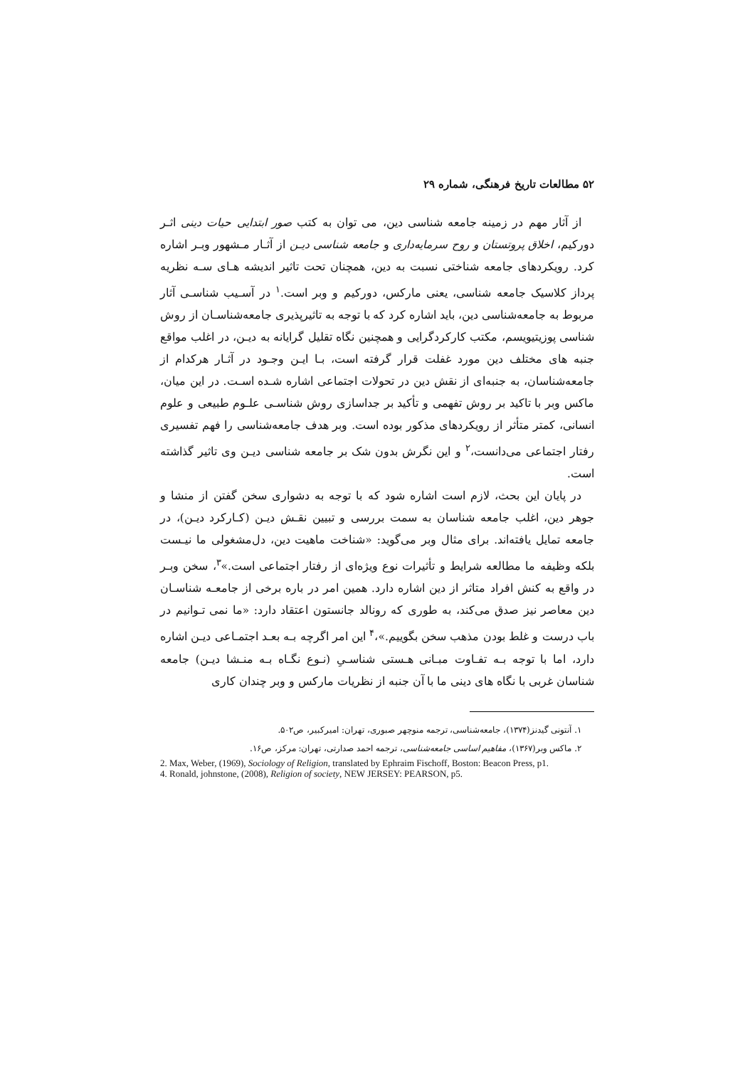۵۲ مطالعات تاریخ فرهنگی، شماره ۲۹
از آثار مهم در زمینه جامعه شناسی دین، می توان به کتب صور ابتدایی حیات دینی اثـر دورکیم، اخلاق پروتستان و روح سرمایه‌داری و جامعه شناسی دیـن از آثـار مـشهور وبـر اشاره کرد. رویکردهای جامعه شناختی نسبت به دین، همچنان تحت تاثیر اندیشه هـای سـه نظریه پرداز کلاسیک جامعه شناسی، یعنی مارکس، دورکیم و وبر است.<sup>۱</sup> در آسـیب شناسـی آثار مربوط به جامعه‌شناسی دین، باید اشاره کرد که با توجه به تاثیرپذیری جامعه‌شناسـان از روش شناسی پوزیتیویسم، مکتب کارکردگرایی و همچنین نگاه تقلیل گرایانه به دیـن، در اغلب مواقع جنبه های مختلف دین مورد غفلت قرار گرفته است، بـا ایـن وجـود در آثـار هرکدام از جامعه‌شناسان، به جنبه‌ای از نقش دین در تحولات اجتماعی اشاره شـده اسـت. در این میان، ماکس وبر با تاکید بر روش تفهمی و تأکید بر جداسازی روش شناسـی علـوم طبیعی و علوم انسانی، کمتر متأثر از رویکردهای مذکور بوده است. وبر هدف جامعه‌شناسی را فهم تفسیری رفتار اجتماعی می‌دانست،<sup>۲</sup> و این نگرش بدون شک بر جامعه شناسی دیـن وی تاثیر گذاشته است.
در پایان این بحث، لازم است اشاره شود که با توجه به دشواری سخن گفتن از منشا و جوهر دین، اغلب جامعه شناسان به سمت بررسی و تبیین نقـش دیـن (کـارکرد دیـن)، در جامعه تمایل یافته‌اند. برای مثال وبر می‌گوید: «شناخت ماهیت دین، دل‌مشغولی ما نیـست بلکه وظیفه ما مطالعه شرایط و تأثیرات نوع ویژه‌ای از رفتار اجتماعی است.»<sup>۳</sup>، سخن وبـر در واقع به کنش افراد متاثر از دین اشاره دارد. همین امر در باره برخی از جامعـه شناسـان دین معاصر نیز صدق می‌کند، به طوری که رونالد جانستون اعتقاد دارد: «ما نمی تـوانیم در باب درست و غلط بودن مذهب سخن بگوییم.»،<sup>۴</sup> این امر اگرچه بـه بعـد اجتمـاعی دیـن اشاره دارد، اما با توجه بـه تفـاوت مبـانی هـستی شناسـیِ (نـوع نگـاه بـه منـشا دیـن) جامعه شناسان غربی با نگاه های دینی ما با آن جنبه از نظریات مارکس و وبر چندان کاری
۱. آنتونی گیدنز(۱۳۷۴)، جامعه‌شناسی، ترجمه منوچهر صبوری، تهران: امیرکبیر، ص۵۰۲.
۲. ماکس وبر(۱۳۶۷)، مفاهیم اساسی جامعه‌شناسی، ترجمه احمد صدارتی، تهران: مرکز، ص۱۶.
2. Max, Weber, (1969), Sociology of Religion, translated by Ephraim Fischoff, Boston: Beacon Press, p1.
4. Ronald, johnstone, (2008), Religion of society, NEW JERSEY: PEARSON, p5.